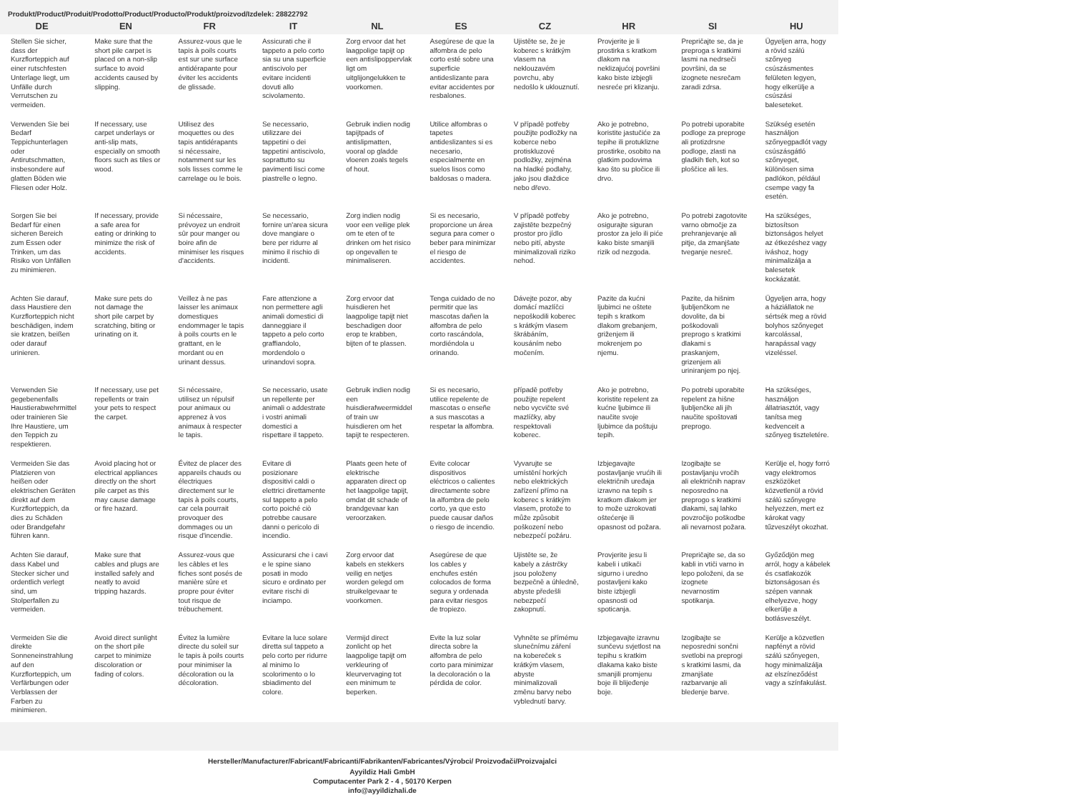Produkt/Product/Produit/Prodotto/Product/Producto/Produkt/proizvod/Izdelek: 28822792
| DE | EN | FR | IT | NL | ES | CZ | HR | SI | HU |
| --- | --- | --- | --- | --- | --- | --- | --- | --- | --- |
| Stellen Sie sicher, dass der Kurzflorteppich auf einer rutschfesten Unterlage liegt, um Unfälle durch Verrutschen zu vermeiden. | Make sure that the short pile carpet is placed on a non-slip surface to avoid accidents caused by slipping. | Assurez-vous que le tapis à poils courts est sur une surface antidérapante pour éviter les accidents de glissade. | Assicurati che il tappeto a pelo corto sia su una superficie antiscivolo per evitare incidenti dovuti allo scivolamento. | Zorg ervoor dat het laagpolige tapijt op een antislipoppervlak ligt om uitglijongelukken te voorkomen. | Asegúrese de que la alfombra de pelo corto esté sobre una superficie antideslizante para evitar accidentes por resbalones. | Ujistěte se, že je koberec s krátkým vlasem na neklouzavém povrchu, aby nedošlo k uklouznutí. | Provjerite je li prostirka s kratkom dlakom na neklizajućoj površini kako biste izbjegli nesreće pri klizanju. | Prepričajte se, da je preproga s kratkimi lasmi na nedrseči površini, da se izognete nesrečam zaradi zdrsa. | Ügyeljen arra, hogy a rövid szálú szőnyeg csúszásmentes felületen legyen, hogy elkerülje a csúszási baleseteket. |
| Verwenden Sie bei Bedarf Teppichunterlagen oder Antirutschmatten, insbesondere auf glatten Böden wie Fliesen oder Holz. | If necessary, use carpet underlays or anti-slip mats, especially on smooth floors such as tiles or wood. | Utilisez des moquettes ou des tapis antidérapants si nécessaire, notamment sur les sols lisses comme le carrelage ou le bois. | Se necessario, utilizzare dei tappetini o dei tappetini antiscivolo, soprattutto su pavimenti lisci come piastrelle o legno. | Gebruik indien nodig tapijtpads of antislipmatten, vooral op gladde vloeren zoals tegels of hout. | Utilice alfombras o tapetes antideslizantes si es necesario, especialmente en suelos lisos como baldosas o madera. | V případě potřeby použijte podložky na koberce nebo protiskluzové podložky, zejména na hladké podlahy, jako jsou dlaždice nebo dřevo. | Ako je potrebno, koristite jastučiće za tepihe ili protuklizne prostirke, osobito na glatkim podovima kao što su pločice ili drvo. | Po potrebi uporabite podloge za preproge ali protizdrsne podloge, zlasti na gladkih tleh, kot so ploščice ali les. | Szükség esetén használjon szőnyegpadlót vagy csúszásgátló szőnyeget, különösen sima padlókon, például csempe vagy fa esetén. |
| Sorgen Sie bei Bedarf für einen sicheren Bereich zum Essen oder Trinken, um das Risiko von Unfällen zu minimieren. | If necessary, provide a safe area for eating or drinking to minimize the risk of accidents. | Si nécessaire, prévoyez un endroit sûr pour manger ou boire afin de minimiser les risques d'accidents. | Se necessario, fornire un'area sicura dove mangiare o bere per ridurre al minimo il rischio di incidenti. | Zorg indien nodig voor een veilige plek om te eten of te drinken om het risico op ongevallen te minimaliseren. | Si es necesario, proporcione un área segura para comer o beber para minimizar el riesgo de accidentes. | V případě potřeby zajistěte bezpečný prostor pro jídlo nebo pití, abyste minimalizovali riziko nehod. | Ako je potrebno, osigurajte siguran prostor za jelo ili piće kako biste smanjili rizik od nezgoda. | Po potrebi zagotovite varno območje za prehranjevanje ali pitje, da zmanjšate tveganje nesreč. | Ha szükséges, biztosítson biztonságos helyet az étkezéshez vagy iváshoz, hogy minimalizálja a balesetek kockázatát. |
| Achten Sie darauf, dass Haustiere den Kurzflorteppich nicht beschädigen, indem sie kratzen, beißen oder darauf urinieren. | Make sure pets do not damage the short pile carpet by scratching, biting or urinating on it. | Veillez à ne pas laisser les animaux domestiques endommager le tapis à poils courts en le grattant, en le mordant ou en urinant dessus. | Fare attenzione a non permettere agli animali domestici di danneggiare il tappeto a pelo corto graffiandolo, mordendolo o urinandovi sopra. | Zorg ervoor dat huisdieren het laagpolige tapijt niet beschadigen door erop te krabben, bijten of te plassen. | Tenga cuidado de no permitir que las mascotas dañen la alfombra de pelo corto rascándola, mordiéndola u orinando. | Dávejte pozor, aby domácí mazlíčci nepoškodili koberec s krátkým vlasem škrábáním, kousáním nebo močením. | Pazite da kućni ljubimci ne oštete tepih s kratkom dlakom grebanjem, griženjem ili mokrenjem po njemu. | Pazite, da hišnim ljubljenčkom ne dovolite, da bi poškodovali preprogo s kratkimi dlakami s praskanjem, grizenjem ali uriniranjem po njej. | Ügyeljen arra, hogy a háziállatok ne sértsék meg a rövid bolyhos szőnyeget karcolással, harapással vagy vizeléssel. |
| Verwenden Sie gegebenenfalls Haustierabwehrmittel oder trainieren Sie Ihre Haustiere, um den Teppich zu respektieren. | If necessary, use pet repellents or train your pets to respect the carpet. | Si nécessaire, utilisez un répulsif pour animaux ou apprenez à vos animaux à respecter le tapis. | Se necessario, usate un repellente per animali o addestrate i vostri animali domestici a rispettare il tappeto. | Gebruik indien nodig een huisdierafweermiddel of train uw huisdieren om het tapijt te respecteren. | Si es necesario, utilice repelente de mascotas o enseñe a sus mascotas a respetar la alfombra. | případě potřeby použijte repelent nebo vycvičte své mazlíčky, aby respektovali koberec. | Ako je potrebno, koristite repelent za kućne ljubimce ili naučite svoje ljubimce da poštuju tepih. | Po potrebi uporabite repelent za hišne ljubljenčke ali jih naučite spoštovati preprogo. | Ha szükséges, használjon állatriasztót, vagy tanítsa meg kedvenceit a szőnyeg tiszteletére. |
| Vermeiden Sie das Platzieren von heißen oder elektrischen Geräten direkt auf dem Kurzflorteppich, da dies zu Schäden oder Brandgefahr führen kann. | Avoid placing hot or electrical appliances directly on the short pile carpet as this may cause damage or fire hazard. | Évitez de placer des appareils chauds ou électriques directement sur le tapis à poils courts, car cela pourrait provoquer des dommages ou un risque d'incendie. | Evitare di posizionare dispositivi caldi o elettrici direttamente sul tappeto a pelo corto poiché ciò potrebbe causare danni o pericolo di incendio. | Plaats geen hete of elektrische apparaten direct op het laagpolige tapijt, omdat dit schade of brandgevaar kan veroorzaken. | Evite colocar dispositivos eléctricos o calientes directamente sobre la alfombra de pelo corto, ya que esto puede causar daños o riesgo de incendio. | Vyvarujte se umístění horkých nebo elektrických zařízení přímo na koberec s krátkým vlasem, protože to může způsobit poškození nebo nebezpečí požáru. | Izbjegavajte postavljanje vrućih ili električnih uređaja izravno na tepih s kratkom dlakom jer to može uzrokovati oštećenje ili opasnost od požara. | Izogibajte se postavljanju vročih ali električnih naprav neposredno na preprogo s kratkimi dlakami, saj lahko povzročijo poškodbe ali nevarnost požara. | Kerülje el, hogy forró vagy elektromos eszközöket közvetlenül a rövid szálú szőnyegre helyezzen, mert ez károkat vagy tűzveszélyt okozhat. |
| Achten Sie darauf, dass Kabel und Stecker sicher und ordentlich verlegt sind, um Stolperfallen zu vermeiden. | Make sure that cables and plugs are installed safely and neatly to avoid tripping hazards. | Assurez-vous que les câbles et les fiches sont posés de manière sûre et propre pour éviter tout risque de trébuchement. | Assicurarsi che i cavi e le spine siano posati in modo sicuro e ordinato per evitare rischi di inciampo. | Zorg ervoor dat kabels en stekkers veilig en netjes worden gelegd om struikelgevaar te voorkomen. | Asegúrese de que los cables y enchufes estén colocados de forma segura y ordenada para evitar riesgos de tropiezo. | Ujistěte se, že kabely a zástrčky jsou položeny bezpečně a úhledně, abyste předešli nebezpečí zakopnutí. | Provjerite jesu li kabeli i utikači sigurno i uredno postavljeni kako biste izbjegli opasnosti od spoticanja. | Prepričajte se, da so kabli in vtiči varno in lepo položeni, da se izognete nevarnostim spotikanja. | Győződjön meg arról, hogy a kábelek és csatlakozók biztonságosan és szépen vannak elhelyezve, hogy elkerülje a botlásveszélyt. |
| Vermeiden Sie die direkte Sonneneinstrahlung auf den Kurzflorteppich, um Verfärbungen oder Verblassen der Farben zu minimieren. | Avoid direct sunlight on the short pile carpet to minimize discoloration or fading of colors. | Évitez la lumière directe du soleil sur le tapis à poils courts pour minimiser la décoloration ou la décoloration. | Evitare la luce solare diretta sul tappeto a pelo corto per ridurre al minimo lo scolorimento o lo sbiadimento del colore. | Vermijd direct zonlicht op het laagpolige tapijt om verkleuring of kleurvervaging tot een minimum te beperken. | Evite la luz solar directa sobre la alfombra de pelo corto para minimizar la decoloración o la pérdida de color. | Vyhněte se přímému slunečnímu záření na kobereček s krátkým vlasem, abyste minimalizovali změnu barvy nebo vyblednutí barvy. | Izbjegavajte izravnu sunčevu svjetlost na tepihu s kratkim dlakama kako biste smanjili promjenu boje ili blijeđenje boje. | Izogibajte se neposredni sončni svetlobi na preprogi s kratkimi lasmi, da zmanjšate razbarvanje ali bledenje barve. | Kerülje a közvetlen napfényt a rövid szálú szőnyegen, hogy minimalizálja az elszíneződést vagy a színfakulást. |
Hersteller/Manufacturer/Fabricant/Fabricanti/Fabrikanten/Fabricantes/Výrobci/ Proizvođači/Proizvajalci
Ayyildiz Hali GmbH
Computacenter Park 2 - 4 , 50170 Kerpen
info@ayyildizhali.de